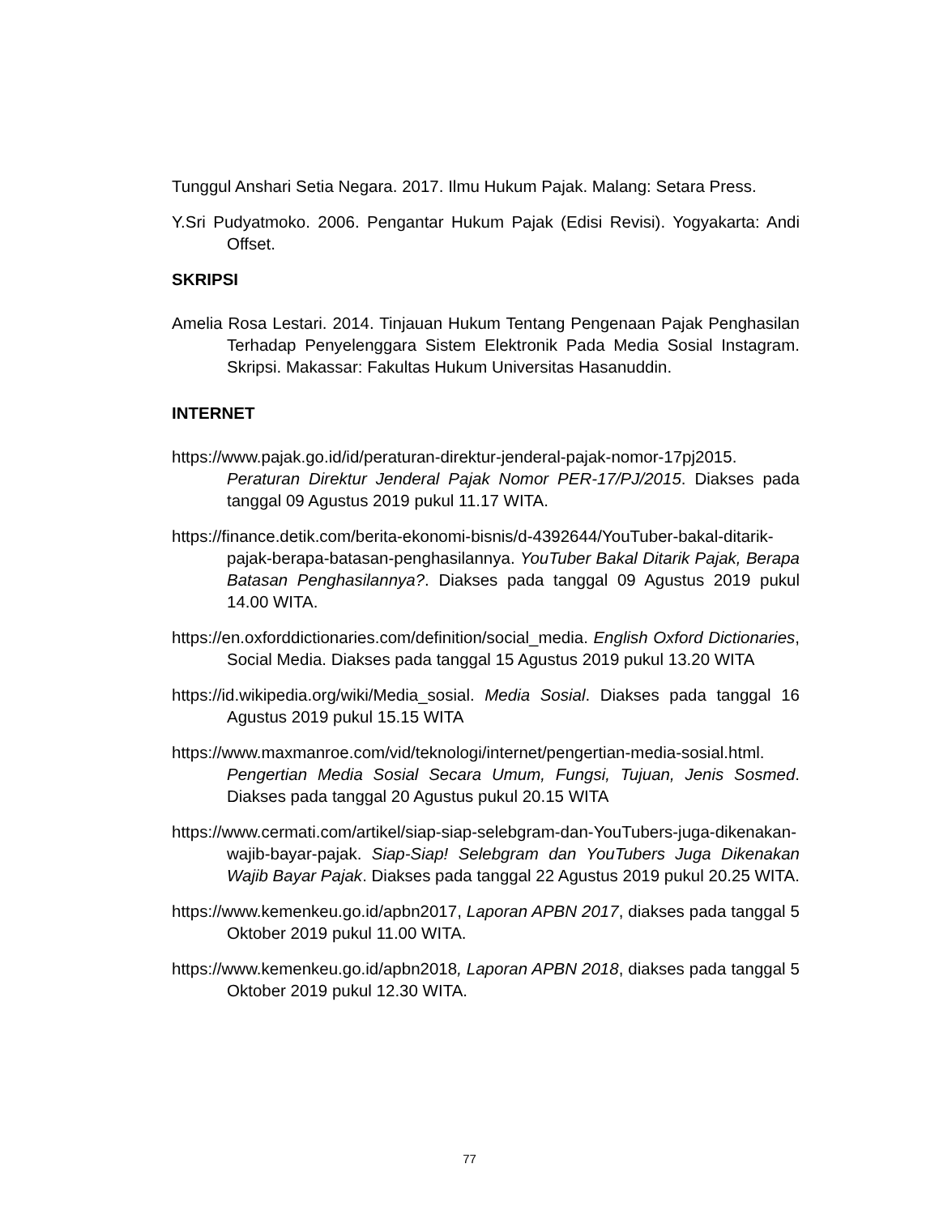Tunggul Anshari Setia Negara. 2017. Ilmu Hukum Pajak. Malang: Setara Press.
Y.Sri Pudyatmoko. 2006. Pengantar Hukum Pajak (Edisi Revisi). Yogyakarta: Andi Offset.
SKRIPSI
Amelia Rosa Lestari. 2014. Tinjauan Hukum Tentang Pengenaan Pajak Penghasilan Terhadap Penyelenggara Sistem Elektronik Pada Media Sosial Instagram. Skripsi. Makassar: Fakultas Hukum Universitas Hasanuddin.
INTERNET
https://www.pajak.go.id/id/peraturan-direktur-jenderal-pajak-nomor-17pj2015. Peraturan Direktur Jenderal Pajak Nomor PER-17/PJ/2015. Diakses pada tanggal 09 Agustus 2019 pukul 11.17 WITA.
https://finance.detik.com/berita-ekonomi-bisnis/d-4392644/YouTuber-bakal-ditarik-pajak-berapa-batasan-penghasilannya. YouTuber Bakal Ditarik Pajak, Berapa Batasan Penghasilannya?. Diakses pada tanggal 09 Agustus 2019 pukul 14.00 WITA.
https://en.oxforddictionaries.com/definition/social_media. English Oxford Dictionaries, Social Media. Diakses pada tanggal 15 Agustus 2019 pukul 13.20 WITA
https://id.wikipedia.org/wiki/Media_sosial. Media Sosial. Diakses pada tanggal 16 Agustus 2019 pukul 15.15 WITA
https://www.maxmanroe.com/vid/teknologi/internet/pengertian-media-sosial.html. Pengertian Media Sosial Secara Umum, Fungsi, Tujuan, Jenis Sosmed. Diakses pada tanggal 20 Agustus pukul 20.15 WITA
https://www.cermati.com/artikel/siap-siap-selebgram-dan-YouTubers-juga-dikenakan-wajib-bayar-pajak. Siap-Siap! Selebgram dan YouTubers Juga Dikenakan Wajib Bayar Pajak. Diakses pada tanggal 22 Agustus 2019 pukul 20.25 WITA.
https://www.kemenkeu.go.id/apbn2017, Laporan APBN 2017, diakses pada tanggal 5 Oktober 2019 pukul 11.00 WITA.
https://www.kemenkeu.go.id/apbn2018, Laporan APBN 2018, diakses pada tanggal 5 Oktober 2019 pukul 12.30 WITA.
77